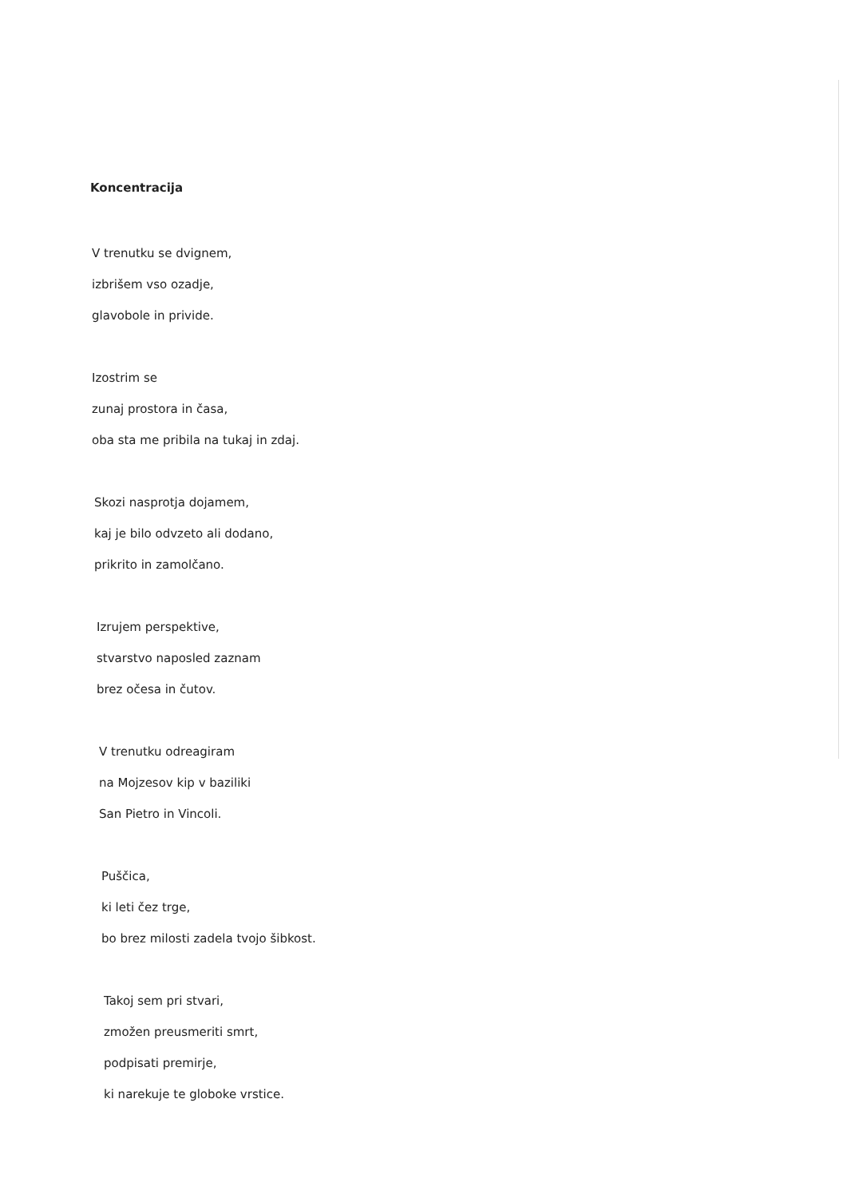Koncentracija
V trenutku se dvignem,
izbrišem vso ozadje,
glavobole in privide.
Izostrim se
zunaj prostora in časa,
oba sta me pribila na tukaj in zdaj.
Skozi nasprotja dojamem,
kaj je bilo odvzeto ali dodano,
prikrito in zamolčano.
Izrujem perspektive,
stvarstvo naposled zaznam
brez očesa in čutov.
V trenutku odreagiram
na Mojzesov kip v baziliki
San Pietro in Vincoli.
Puščica,
ki leti čez trge,
bo brez milosti zadela tvojo šibkost.
Takoj sem pri stvari,
zmožen preusmeriti smrt,
podpisati premirje,
ki narekuje te globoke vrstice.